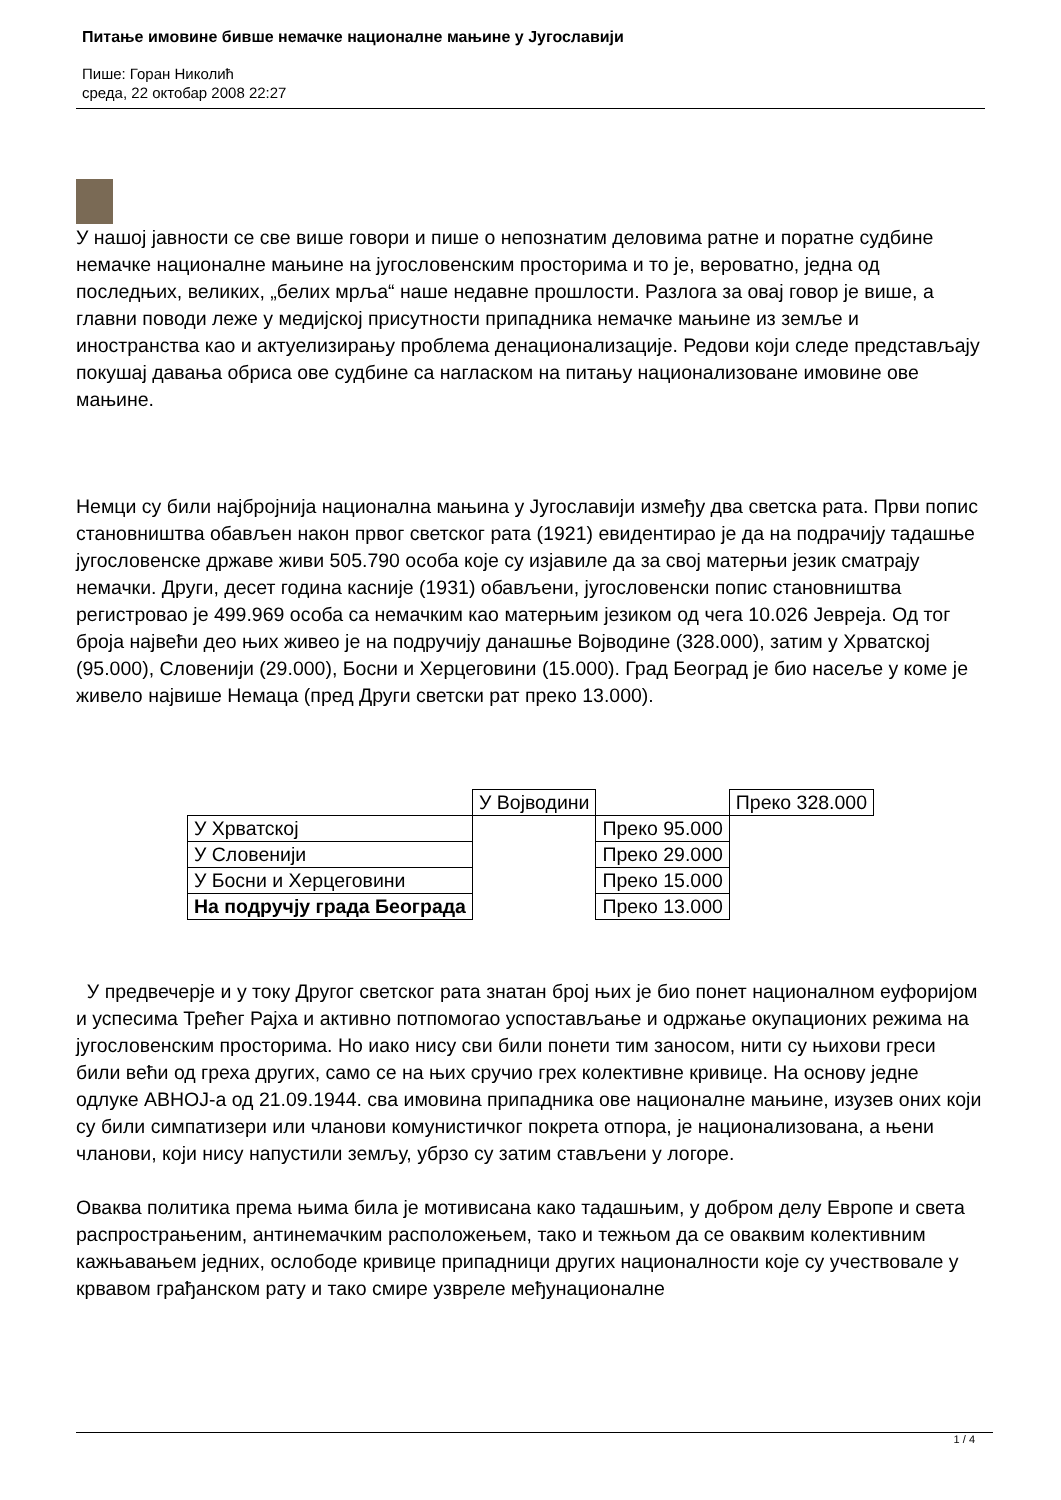Питање имовине бивше немачке националне мањине у Југославији
Пише: Горан Николић
среда, 22 октобар 2008 22:27
У нашој јавности се све више говори и пише о непознатим деловима ратне и поратне судбине немачке националне мањине на југословенским просторима и то је, вероватно, једна од последњих, великих, „белих мрља“ наше недавне прошлости. Разлога за овај говор је више, а главни поводи леже у медијској присутности припадника немачке мањине из земље и иностранства као и актуелизирању проблема денационализације. Редови који следе представљају покушај давања обриса ове судбине са нагласком на питању национализоване имовине ове мањине.
Немци су били најбројнија национална мањина у Југославији између два светска рата. Први попис становништва обављен након првог светског рата (1921) евидентирао је да на подрачију тадашње југословенске државе живи 505.790 особа које су изјавиле да за свој матерњи језик сматрају немачки. Други, десет година касније (1931) обављени, југословенски попис становништва регистровао је 499.969 особа са немачким као матерњим језиком од чега 10.026 Јевреја. Од тог броја највећи део њих живео је на подручију данашње Војводине (328.000), затим у Хрватској (95.000), Словенији (29.000), Босни и Херцеговини (15.000). Град Београд је био насеље у коме је живело највише Немаца (пред Други светски рат преко 13.000).
| | У Војводини | | Преко 328.000 |
| У Хрватској | | Преко 95.000 | |
| У Словенији | | Преко 29.000 | |
| У Босни и Херцеговини | | Преко 15.000 | |
| На подручју града Београда | | Преко 13.000 | |
У предвечерје и у току Другог светског рата знатан број њих је био понет националном еуфоријом и успесима Трећег Рајха и активно потпомогао успостављање и одржање окупационих режима на југословенским просторима. Но иако нису сви били понети тим заносом, нити су њихови греси били већи од греха других, само се на њих сручио грех колективне кривице. На основу једне одлуке АВНОЈ-а од 21.09.1944. сва имовина припадника ове националне мањине, изузев оних који су били симпатизери или чланови комунистичког покрета отпора, је национализована, а њени чланови, који нису напустили земљу, убрзо су затим стављени у логоре.
Оваква политика према њима била је мотивисана како тадашњим, у добром делу Европе и света распрострањеним, антинемачким расположењем, тако и тежњом да се оваквим колективним кажњавањем једних, ослободе кривице припадници других националности које су учествовале у крвавом грађанском рату и тако смире узвреле међунационалне
1 / 4